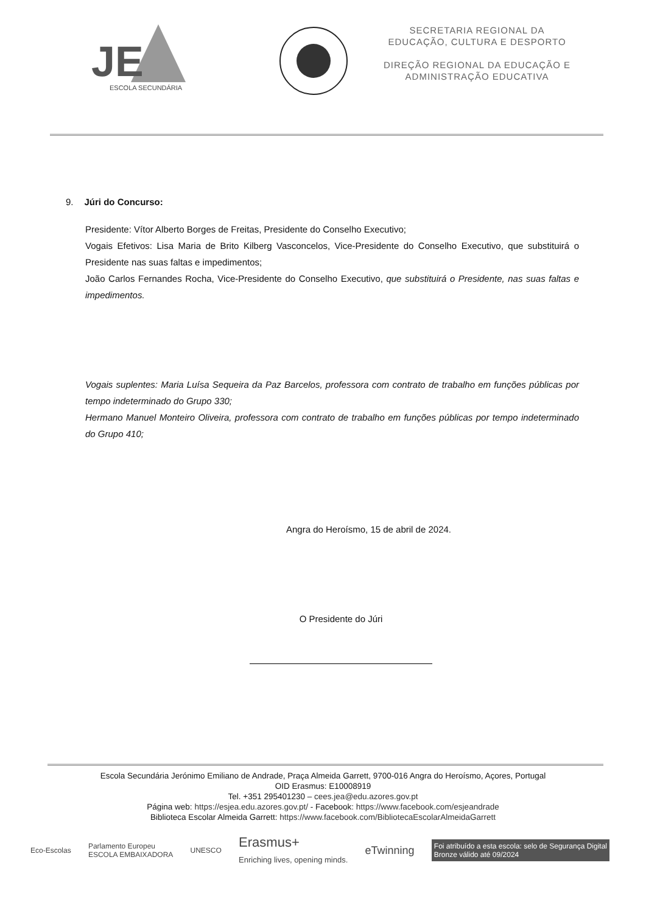JE
ESCOLA SECUNDÁRIA
SECRETARIA REGIONAL DA
EDUCAÇÃO, CULTURA E DESPORTO
DIREÇÃO REGIONAL DA EDUCAÇÃO E
ADMINISTRAÇÃO EDUCATIVA
9. Júri do Concurso:
Presidente: Vítor Alberto Borges de Freitas, Presidente do Conselho Executivo;
Vogais Efetivos: Lisa Maria de Brito Kilberg Vasconcelos, Vice-Presidente do Conselho Executivo, que substituirá o Presidente nas suas faltas e impedimentos;
João Carlos Fernandes Rocha, Vice-Presidente do Conselho Executivo, que substituirá o Presidente, nas suas faltas e impedimentos.
Vogais suplentes: Maria Luísa Sequeira da Paz Barcelos, professora com contrato de trabalho em funções públicas por tempo indeterminado do Grupo 330;
Hermano Manuel Monteiro Oliveira, professora com contrato de trabalho em funções públicas por tempo indeterminado do Grupo 410;
Angra do Heroísmo, 15 de abril de 2024.
O Presidente do Júri
Escola Secundária Jerónimo Emiliano de Andrade, Praça Almeida Garrett, 9700-016 Angra do Heroísmo, Açores, Portugal
OID Erasmus: E10008919
Tel. +351 295401230 – cees.jea@edu.azores.gov.pt
Página web: https://esjea.edu.azores.gov.pt/ - Facebook: https://www.facebook.com/esjeandrade
Biblioteca Escolar Almeida Garrett: https://www.facebook.com/BibliotecaEscolarAlmeidaGarrett
Eco-Escolas Parlamento Europeu
ESCOLA EMBAIXADORA UNESCO Erasmus+
Enriching lives, opening minds. eTwinning Foi atribuído a esta escola: selo de Segurança Digital
Bronze válido até 09/2024